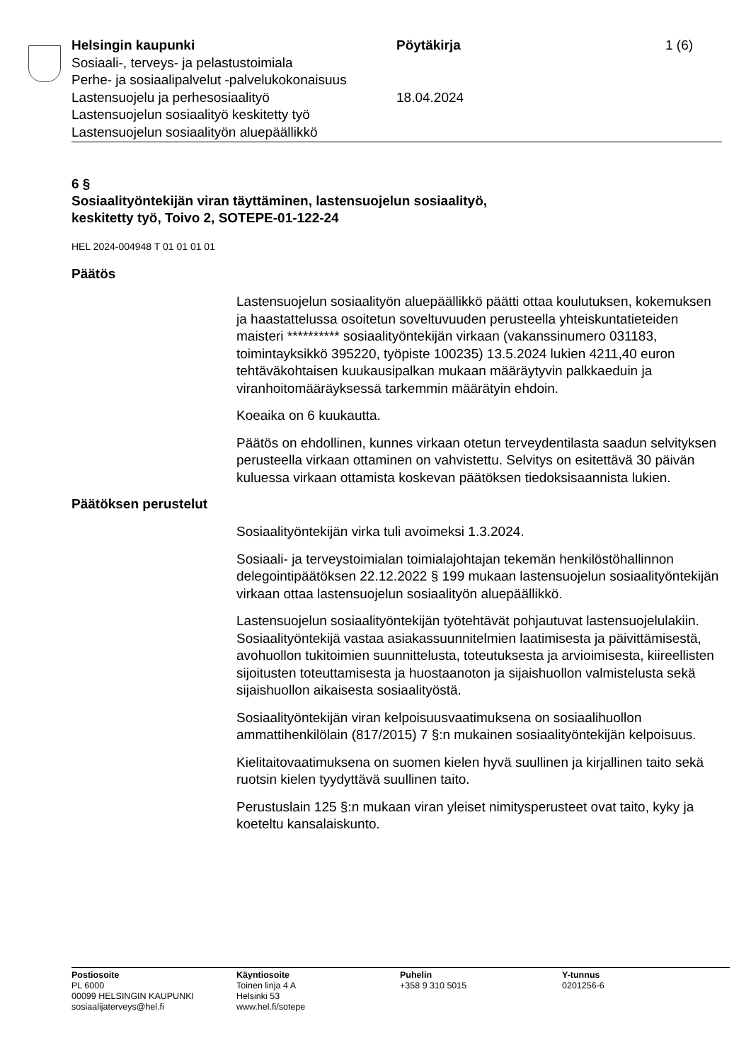Helsingin kaupunki
Sosiaali-, terveys- ja pelastustoimiala
Perhe- ja sosiaalipalvelut -palvelukokonaisuus
Lastensuojelu ja perhesosiaalityö
Lastensuojelun sosiaalityö keskitetty työ
Lastensuojelun sosiaalityön aluepäällikkö
Pöytäkirja
18.04.2024
1 (6)
6 §
Sosiaalityöntekijän viran täyttäminen, lastensuojelun sosiaalityö,
keskitetty työ, Toivo 2, SOTEPE-01-122-24
HEL 2024-004948 T 01 01 01 01
Päätös
Lastensuojelun sosiaalityön aluepäällikkö päätti ottaa koulutuksen, kokemuksen ja haastattelussa osoitetun soveltuvuuden perusteella yhteiskuntatieteiden maisteri ********** sosiaalityöntekijän virkaan (vakanssinumero 031183, toimintayksikkö 395220, työpiste 100235) 13.5.2024 lukien 4211,40 euron tehtäväkohtaisen kuukausipalkan mukaan määräytyvin palkkaeduin ja viranhoitomääräyksessä tarkemmin määrätyin ehdoin.
Koeaika on 6 kuukautta.
Päätös on ehdollinen, kunnes virkaan otetun terveydentilasta saadun selvityksen perusteella virkaan ottaminen on vahvistettu. Selvitys on esitettävä 30 päivän kuluessa virkaan ottamista koskevan päätöksen tiedoksisaannista lukien.
Päätöksen perustelut
Sosiaalityöntekijän virka tuli avoimeksi 1.3.2024.
Sosiaali- ja terveystoimialan toimialajohtajan tekemän henkilöstöhallinnon delegointipäätöksen 22.12.2022 § 199 mukaan lastensuojelun sosiaalityöntekijän virkaan ottaa lastensuojelun sosiaalityön aluepäällikkö.
Lastensuojelun sosiaalityöntekijän työtehtävät pohjautuvat lastensuojelulakiin. Sosiaalityöntekijä vastaa asiakassuunnitelmien laatimisesta ja päivittämisestä, avohuollon tukitoimien suunnittelusta, toteutuksesta ja arvioimisesta, kiireellisten sijoitusten toteuttamisesta ja huostaanoton ja sijaishuollon valmistelusta sekä sijaishuollon aikaisesta sosiaalityöstä.
Sosiaalityöntekijän viran kelpoisuusvaatimuksena on sosiaalihuollon ammattihenkilölain (817/2015) 7 §:n mukainen sosiaalityöntekijän kelpoisuus.
Kielitaitovaatimuksena on suomen kielen hyvä suullinen ja kirjallinen taito sekä ruotsin kielen tyydyttävä suullinen taito.
Perustuslain 125 §:n mukaan viran yleiset nimitysperusteet ovat taito, kyky ja koeteltu kansalaiskunto.
Postiosoite
PL 6000
00099 HELSINGIN KAUPUNKI
sosiaalijaterveys@hel.fi
Käyntiosoite
Toinen linja 4 A
Helsinki 53
www.hel.fi/sotepe
Puhelin
+358 9 310 5015
Y-tunnus
0201256-6